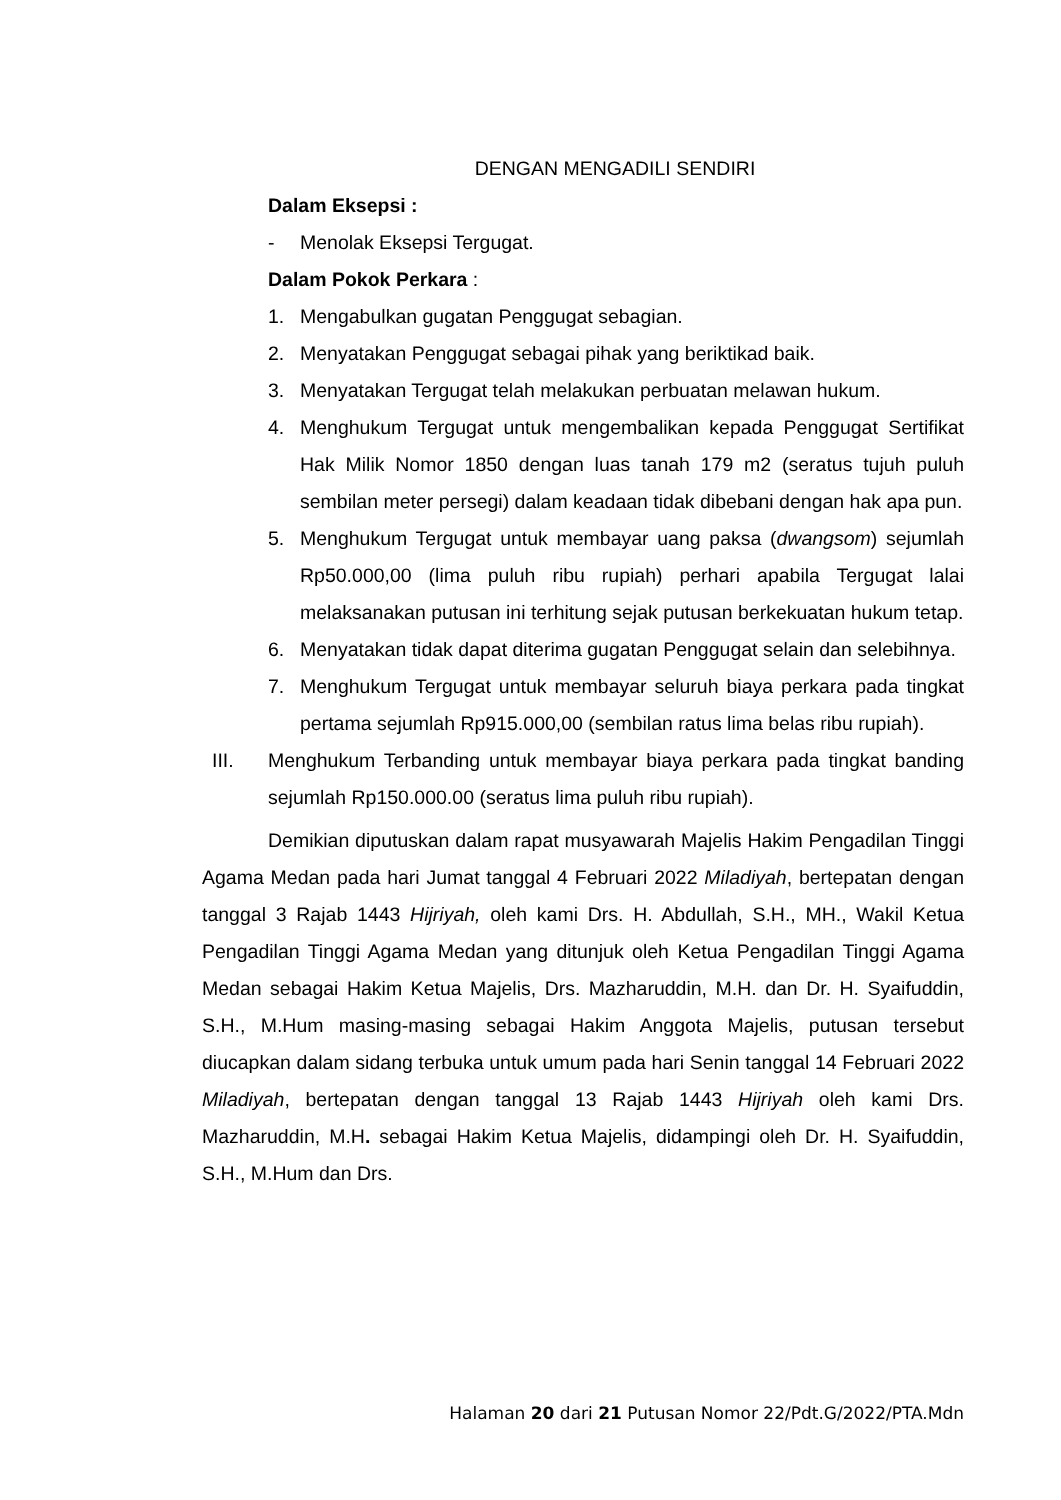DENGAN MENGADILI SENDIRI
Dalam Eksepsi :
- Menolak Eksepsi Tergugat.
Dalam Pokok Perkara :
1. Mengabulkan gugatan Penggugat sebagian.
2. Menyatakan Penggugat sebagai pihak yang beriktikad baik.
3. Menyatakan Tergugat telah melakukan perbuatan melawan hukum.
4. Menghukum Tergugat untuk mengembalikan kepada Penggugat Sertifikat Hak Milik Nomor 1850 dengan luas tanah 179 m2 (seratus tujuh puluh sembilan meter persegi) dalam keadaan tidak dibebani dengan hak apa pun.
5. Menghukum Tergugat untuk membayar uang paksa (dwangsom) sejumlah Rp50.000,00 (lima puluh ribu rupiah) perhari apabila Tergugat lalai melaksanakan putusan ini terhitung sejak putusan berkekuatan hukum tetap.
6. Menyatakan tidak dapat diterima gugatan Penggugat selain dan selebihnya.
7. Menghukum Tergugat untuk membayar seluruh biaya perkara pada tingkat pertama sejumlah Rp915.000,00 (sembilan ratus lima belas ribu rupiah).
III. Menghukum Terbanding untuk membayar biaya perkara pada tingkat banding sejumlah Rp150.000.00 (seratus lima puluh ribu rupiah).
Demikian diputuskan dalam rapat musyawarah Majelis Hakim Pengadilan Tinggi Agama Medan pada hari Jumat tanggal 4 Februari 2022 Miladiyah, bertepatan dengan tanggal 3 Rajab 1443 Hijriyah, oleh kami Drs. H. Abdullah, S.H., MH., Wakil Ketua Pengadilan Tinggi Agama Medan yang ditunjuk oleh Ketua Pengadilan Tinggi Agama Medan sebagai Hakim Ketua Majelis, Drs. Mazharuddin, M.H. dan Dr. H. Syaifuddin, S.H., M.Hum masing-masing sebagai Hakim Anggota Majelis, putusan tersebut diucapkan dalam sidang terbuka untuk umum pada hari Senin tanggal 14 Februari 2022 Miladiyah, bertepatan dengan tanggal 13 Rajab 1443 Hijriyah oleh kami Drs. Mazharuddin, M.H. sebagai Hakim Ketua Majelis, didampingi oleh Dr. H. Syaifuddin, S.H., M.Hum dan Drs.
Halaman 20 dari 21 Putusan Nomor 22/Pdt.G/2022/PTA.Mdn